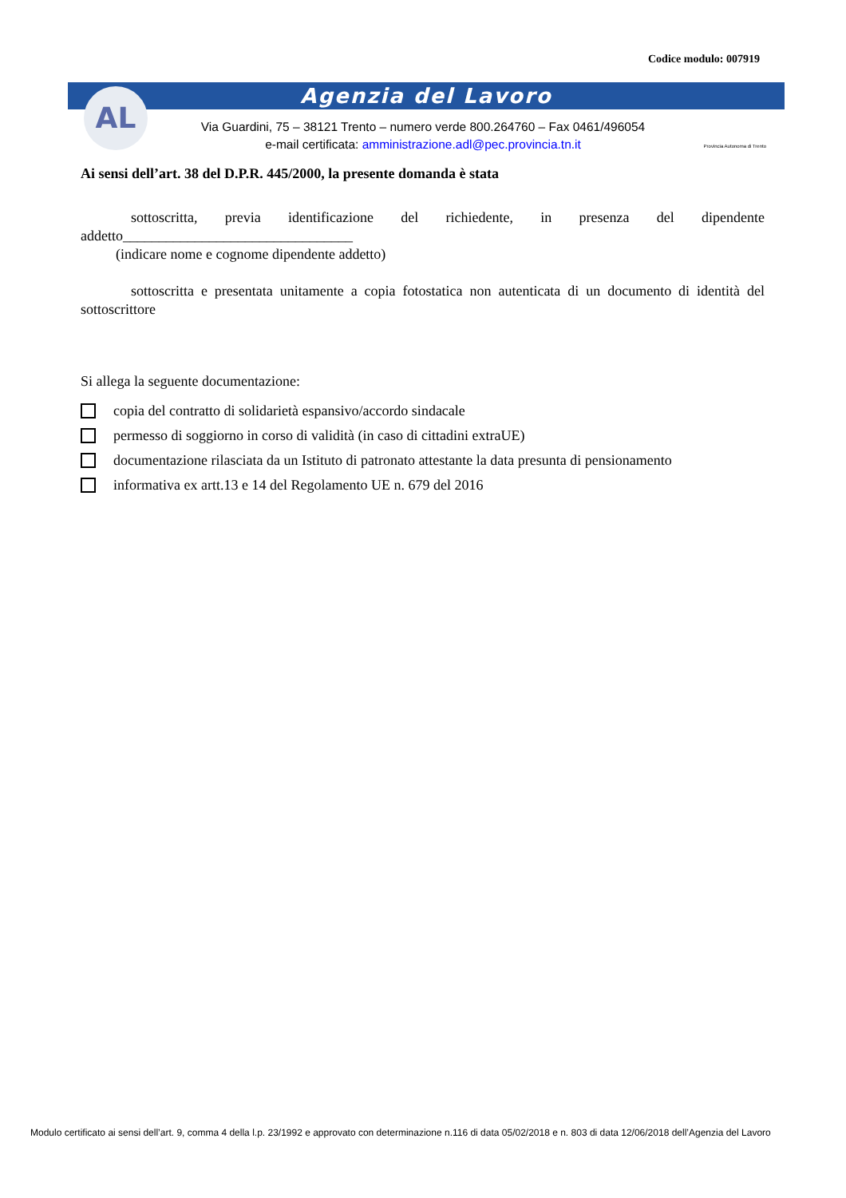Codice modulo: 007919
Agenzia del Lavoro AL
Via Guardini, 75 – 38121 Trento – numero verde 800.264760 – Fax 0461/496054
e-mail certificata: amministrazione.adl@pec.provincia.tn.it
Provincia Autonoma di Trento
Ai sensi dell’art. 38 del D.P.R. 445/2000, la presente domanda è stata
sottoscritta, previa identificazione del richiedente, in presenza del dipendente addetto________________________________
(indicare nome e cognome dipendente addetto)
sottoscritta e presentata unitamente a copia fotostatica non autenticata di un documento di identità del sottoscrittore
Si allega la seguente documentazione:
copia del contratto di solidarietà espansivo/accordo sindacale
permesso di soggiorno in corso di validità (in caso di cittadini extraUE)
documentazione rilasciata da un Istituto di patronato attestante la data presunta di pensionamento
informativa ex artt.13 e 14 del Regolamento UE n. 679 del 2016
Modulo certificato ai sensi dell’art. 9, comma 4 della l.p. 23/1992 e approvato con determinazione n.116 di data 05/02/2018 e n. 803 di data 12/06/2018 dell’Agenzia del Lavoro